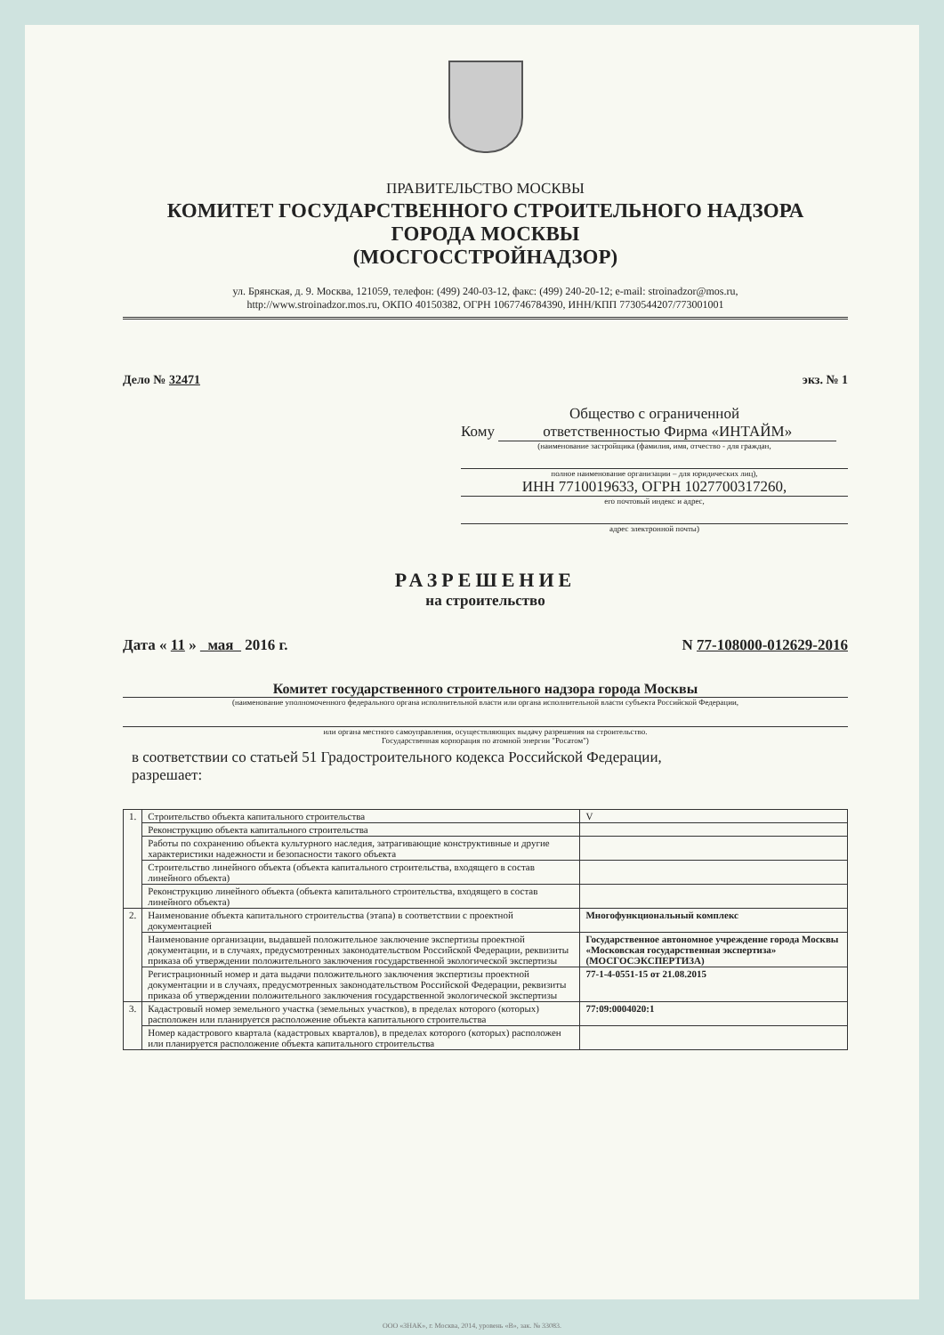ПРАВИТЕЛЬСТВО МОСКВЫ
КОМИТЕТ ГОСУДАРСТВЕННОГО СТРОИТЕЛЬНОГО НАДЗОРА
ГОРОДА МОСКВЫ
(МОСГОССТРОЙНАДЗОР)
ул. Брянская, д. 9. Москва, 121059, телефон: (499) 240-03-12, факс: (499) 240-20-12; e-mail: stroinadzor@mos.ru,
http://www.stroinadzor.mos.ru, ОКПО 40150382, ОГРН 1067746784390, ИНН/КПП 7730544207/773001001
Дело № 32471 экз. № 1
Общество с ограниченной
Кому ответственностью Фирма «ИНТАЙМ»
(наименование застройщика (фамилия, имя, отчество - для граждан,
полное наименование организации – для юридических лиц),
ИНН 7710019633, ОГРН 1027700317260,
его почтовый индекс и адрес,
адрес электронной почты)
РАЗРЕШЕНИЕ
на строительство
Дата « 11 » мая 2016 г. N 77-108000-012629-2016
Комитет государственного строительного надзора города Москвы
(наименование уполномоченного федерального органа исполнительной власти или органа исполнительной власти субъекта Российской Федерации,
или органа местного самоуправления, осуществляющих выдачу разрешения на строительство.
Государственная корпорация по атомной энергии "Росатом")
в соответствии со статьей 51 Градостроительного кодекса Российской Федерации,
разрешает:
| 1. | Строительство объекта капитального строительства | | V |
| | Реконструкцию объекта капитального строительства | | |
| | Работы по сохранению объекта культурного наследия, затрагивающие конструктивные и другие характеристики надежности и безопасности такого объекта | | |
| | Строительство линейного объекта (объекта капитального строительства, входящего в состав линейного объекта) | | |
| | Реконструкцию линейного объекта (объекта капитального строительства, входящего в состав линейного объекта) | | |
| 2. | Наименование объекта капитального строительства (этапа) в соответствии с проектной документацией | Многофункциональный комплекс | |
| | Наименование организации, выдавшей положительное заключение экспертизы проектной документации, и в случаях, предусмотренных законодательством Российской Федерации, реквизиты приказа об утверждении положительного заключения государственной экологической экспертизы | Государственное автономное учреждение города Москвы «Московская государственная экспертиза» (МОСГОСЭКСПЕРТИЗА) | |
| | Регистрационный номер и дата выдачи положительного заключения экспертизы проектной документации и в случаях, предусмотренных законодательством Российской Федерации, реквизиты приказа об утверждении положительного заключения государственной экологической экспертизы | 77-1-4-0551-15 от 21.08.2015 | |
| 3. | Кадастровый номер земельного участка (земельных участков), в пределах которого (которых) расположен или планируется расположение объекта капитального строительства | 77:09:0004020:1 | |
| | Номер кадастрового квартала (кадастровых кварталов), в пределах которого (которых) расположен или планируется расположение объекта капитального строительства | | |
ООО «ЗНАК», г. Москва, 2014, уровень «В», зак. № 33083.